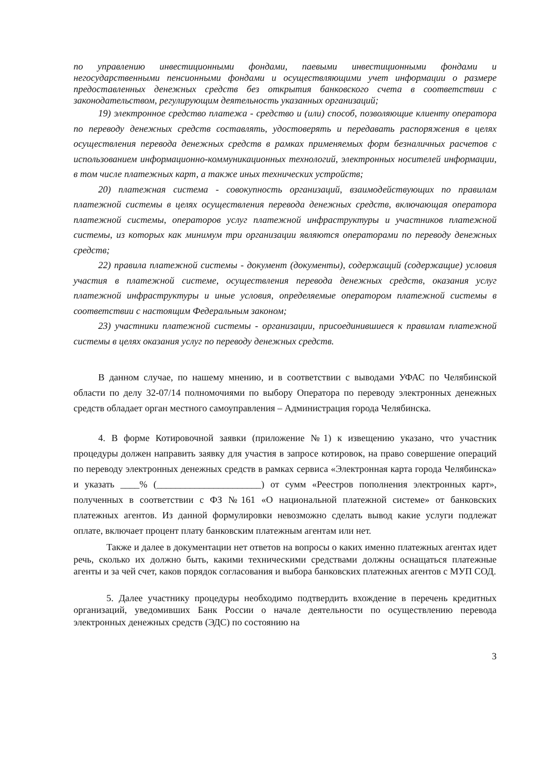по управлению инвестиционными фондами, паевыми инвестиционными фондами и негосударственными пенсионными фондами и осуществляющими учет информации о размере предоставленных денежных средств без открытия банковского счета в соответствии с законодательством, регулирующим деятельность указанных организаций;
19) электронное средство платежа - средство и (или) способ, позволяющие клиенту оператора по переводу денежных средств составлять, удостоверять и передавать распоряжения в целях осуществления перевода денежных средств в рамках применяемых форм безналичных расчетов с использованием информационно-коммуникационных технологий, электронных носителей информации, в том числе платежных карт, а также иных технических устройств;
20) платежная система - совокупность организаций, взаимодействующих по правилам платежной системы в целях осуществления перевода денежных средств, включающая оператора платежной системы, операторов услуг платежной инфраструктуры и участников платежной системы, из которых как минимум три организации являются операторами по переводу денежных средств;
22) правила платежной системы - документ (документы), содержащий (содержащие) условия участия в платежной системе, осуществления перевода денежных средств, оказания услуг платежной инфраструктуры и иные условия, определяемые оператором платежной системы в соответствии с настоящим Федеральным законом;
23) участники платежной системы - организации, присоединившиеся к правилам платежной системы в целях оказания услуг по переводу денежных средств.
В данном случае, по нашему мнению, и в соответствии с выводами УФАС по Челябинской области по делу 32-07/14 полномочиями по выбору Оператора по переводу электронных денежных средств обладает орган местного самоуправления – Администрация города Челябинска.
4. В форме Котировочной заявки (приложение №1) к извещению указано, что участник процедуры должен направить заявку для участия в запросе котировок, на право совершение операций по переводу электронных денежных средств в рамках сервиса «Электронная карта города Челябинска» и указать ____% (______________________) от сумм «Реестров пополнения электронных карт», полученных в соответствии с ФЗ №161 «О национальной платежной системе» от банковских платежных агентов. Из данной формулировки невозможно сделать вывод какие услуги подлежат оплате, включает процент плату банковским платежным агентам или нет.
Также и далее в документации нет ответов на вопросы о каких именно платежных агентах идет речь, сколько их должно быть, какими техническими средствами должны оснащаться платежные агенты и за чей счет, каков порядок согласования и выбора банковских платежных агентов с МУП СОД.
5. Далее участнику процедуры необходимо подтвердить вхождение в перечень кредитных организаций, уведомивших Банк России о начале деятельности по осуществлению перевода электронных денежных средств (ЭДС) по состоянию на
3